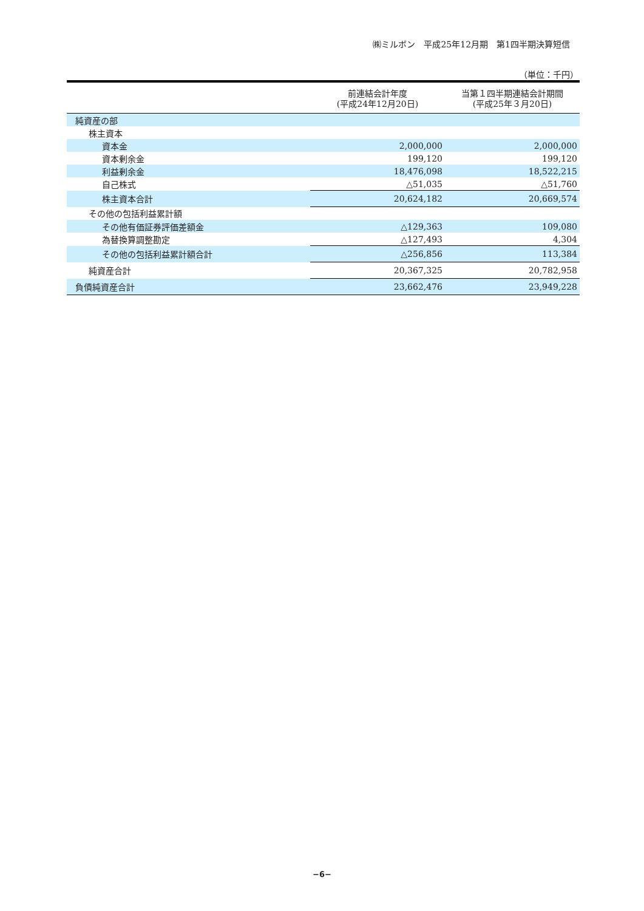㈱ミルボン　平成25年12月期　第1四半期決算短信
（単位：千円）
| | 前連結会計年度 (平成24年12月20日) | 当第１四半期連結会計期間 (平成25年３月20日) |
| --- | --- | --- |
| 純資産の部 | | |
| 株主資本 | | |
| 資本金 | 2,000,000 | 2,000,000 |
| 資本剰余金 | 199,120 | 199,120 |
| 利益剰余金 | 18,476,098 | 18,522,215 |
| 自己株式 | △51,035 | △51,760 |
| 株主資本合計 | 20,624,182 | 20,669,574 |
| その他の包括利益累計額 | | |
| その他有価証券評価差額金 | △129,363 | 109,080 |
| 為替換算調整勘定 | △127,493 | 4,304 |
| その他の包括利益累計額合計 | △256,856 | 113,384 |
| 純資産合計 | 20,367,325 | 20,782,958 |
| 負債純資産合計 | 23,662,476 | 23,949,228 |
−6−